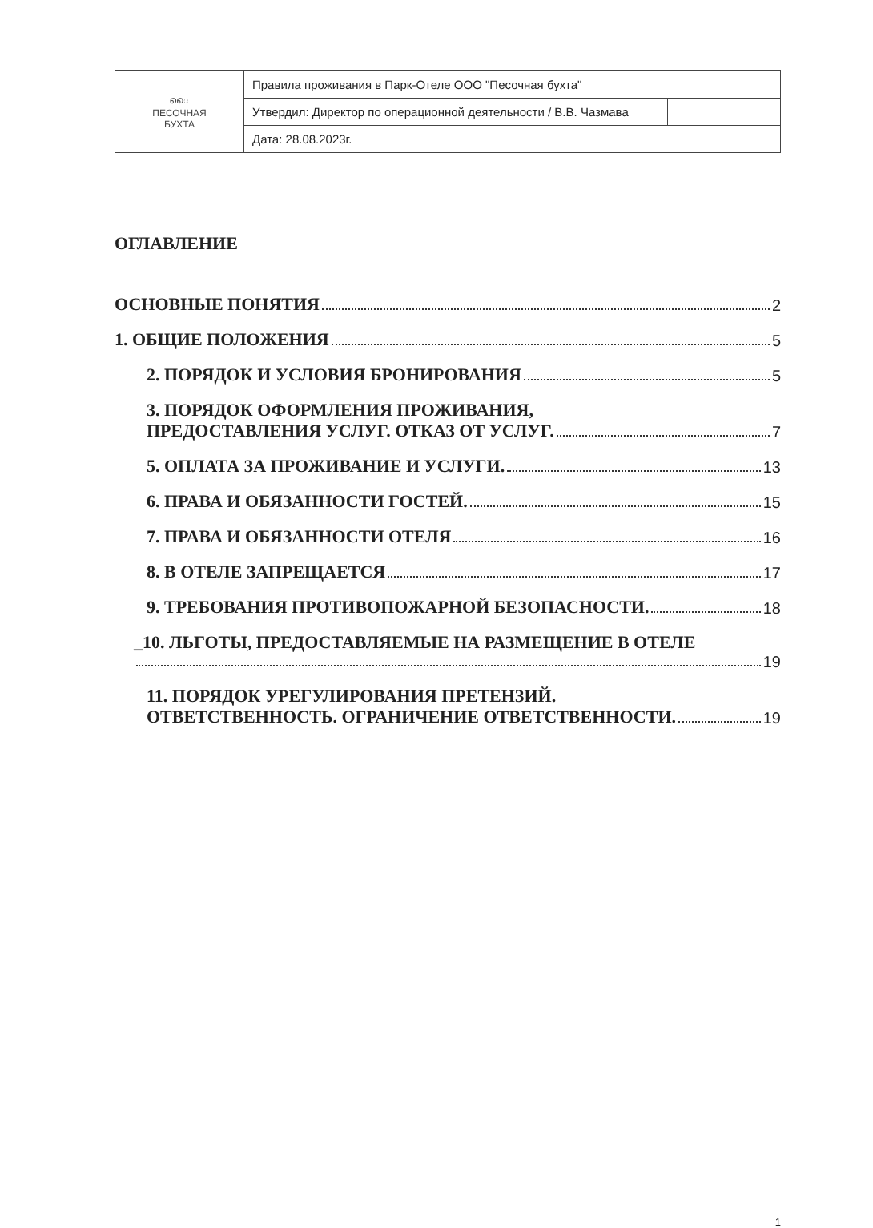| ൈ ПЕСОЧНАЯ БУХТА | Правила проживания в Парк-Отеле ООО "Песочная бухта" | |
| | Утвердил: Директор по операционной деятельности / В.В. Чазмава | |
| | Дата: 28.08.2023г. | |
ОГЛАВЛЕНИЕ
ОСНОВНЫЕ ПОНЯТИЯ 2
1. ОБЩИЕ ПОЛОЖЕНИЯ 5
2. ПОРЯДОК И УСЛОВИЯ БРОНИРОВАНИЯ 5
3. ПОРЯДОК ОФОРМЛЕНИЯ ПРОЖИВАНИЯ,
ПРЕДОСТАВЛЕНИЯ УСЛУГ. ОТКАЗ ОТ УСЛУГ. 7
5. ОПЛАТА ЗА ПРОЖИВАНИЕ И УСЛУГИ. 13
6. ПРАВА И ОБЯЗАННОСТИ ГОСТЕЙ. 15
7. ПРАВА И ОБЯЗАННОСТИ ОТЕЛЯ 16
8. В ОТЕЛЕ ЗАПРЕЩАЕТСЯ 17
9. ТРЕБОВАНИЯ ПРОТИВОПОЖАРНОЙ БЕЗОПАСНОСТИ. 18
_10. ЛЬГОТЫ, ПРЕДОСТАВЛЯЕМЫЕ НА РАЗМЕЩЕНИЕ В ОТЕЛЕ
19
11. ПОРЯДОК УРЕГУЛИРОВАНИЯ ПРЕТЕНЗИЙ.
ОТВЕТСТВЕННОСТЬ. ОГРАНИЧЕНИЕ ОТВЕТСТВЕННОСТИ. 19
1